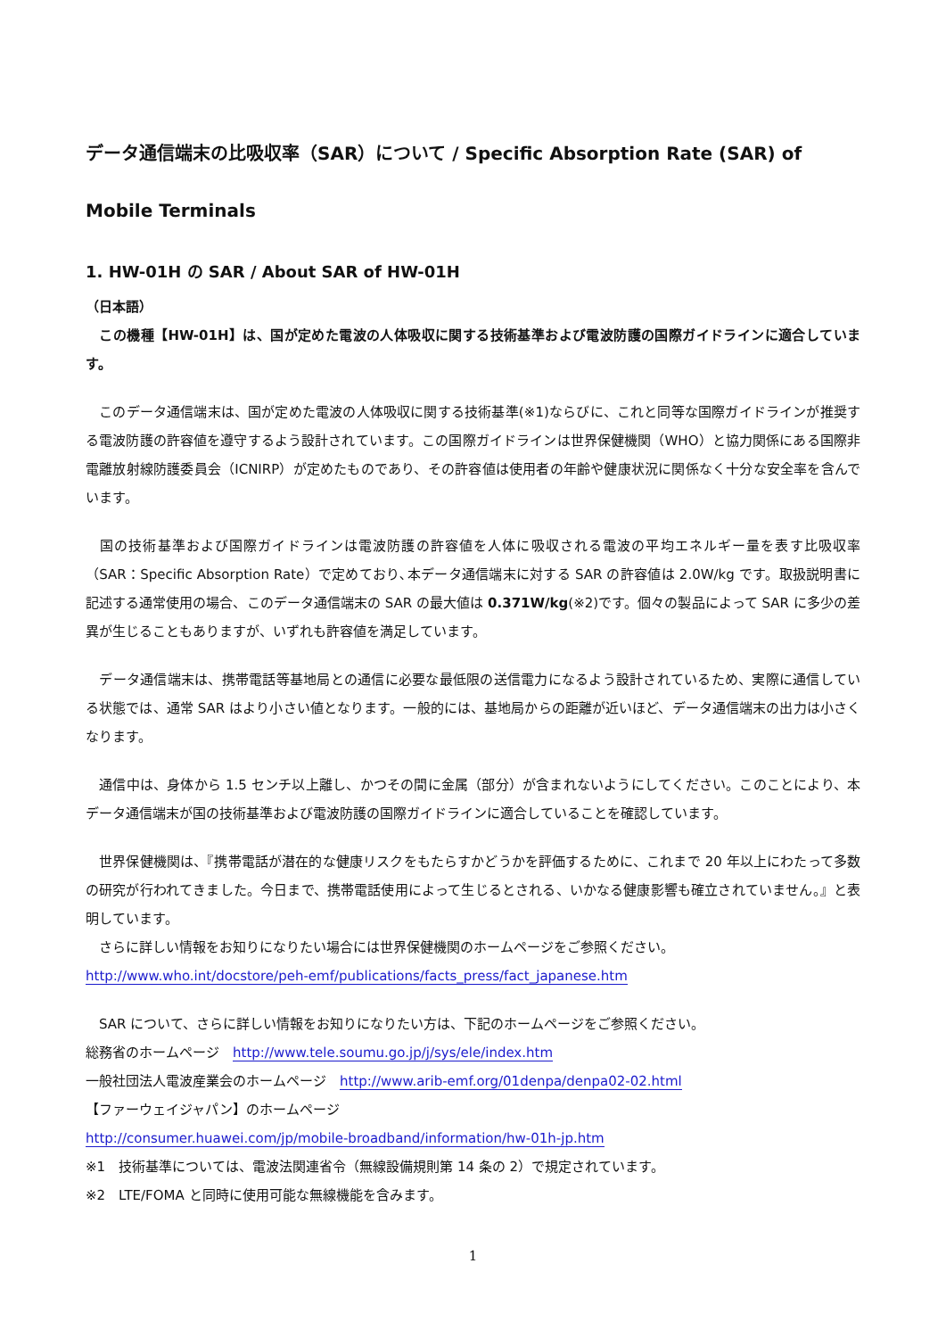データ通信端末の比吸収率（SAR）について / Specific Absorption Rate (SAR) of Mobile Terminals
1. HW-01H の SAR / About SAR of HW-01H
（日本語）
　この機種【HW-01H】は、国が定めた電波の人体吸収に関する技術基準および電波防護の国際ガイドラインに適合しています。
　このデータ通信端末は、国が定めた電波の人体吸収に関する技術基準(※1)ならびに、これと同等な国際ガイドラインが推奨する電波防護の許容値を遵守するよう設計されています。この国際ガイドラインは世界保健機関（WHO）と協力関係にある国際非電離放射線防護委員会（ICNIRP）が定めたものであり、その許容値は使用者の年齢や健康状況に関係なく十分な安全率を含んでいます。
　国の技術基準および国際ガイドラインは電波防護の許容値を人体に吸収される電波の平均エネルギー量を表す比吸収率（SAR：Specific Absorption Rate）で定めており､本データ通信端末に対する SAR の許容値は 2.0W/kg です。取扱説明書に記述する通常使用の場合、このデータ通信端末の SAR の最大値は 0.371W/kg(※2)です。個々の製品によって SAR に多少の差異が生じることもありますが、いずれも許容値を満足しています。
　データ通信端末は、携帯電話等基地局との通信に必要な最低限の送信電力になるよう設計されているため、実際に通信している状態では、通常 SAR はより小さい値となります。一般的には、基地局からの距離が近いほど、データ通信端末の出力は小さくなります。
　通信中は、身体から 1.5 センチ以上離し、かつその間に金属（部分）が含まれないようにしてください。このことにより、本データ通信端末が国の技術基準および電波防護の国際ガイドラインに適合していることを確認しています。
　世界保健機関は、『携帯電話が潜在的な健康リスクをもたらすかどうかを評価するために、これまで 20 年以上にわたって多数の研究が行われてきました。今日まで、携帯電話使用によって生じるとされる、いかなる健康影響も確立されていません。』と表明しています。
　さらに詳しい情報をお知りになりたい場合には世界保健機関のホームページをご参照ください。
http://www.who.int/docstore/peh-emf/publications/facts_press/fact_japanese.htm
　SAR について、さらに詳しい情報をお知りになりたい方は、下記のホームページをご参照ください。
総務省のホームページ　http://www.tele.soumu.go.jp/j/sys/ele/index.htm
一般社団法人電波産業会のホームページ　http://www.arib-emf.org/01denpa/denpa02-02.html
【ファーウェイジャパン】のホームページ
http://consumer.huawei.com/jp/mobile-broadband/information/hw-01h-jp.htm
※1　技術基準については、電波法関連省令（無線設備規則第 14 条の 2）で規定されています。
※2　LTE/FOMA と同時に使用可能な無線機能を含みます。
1